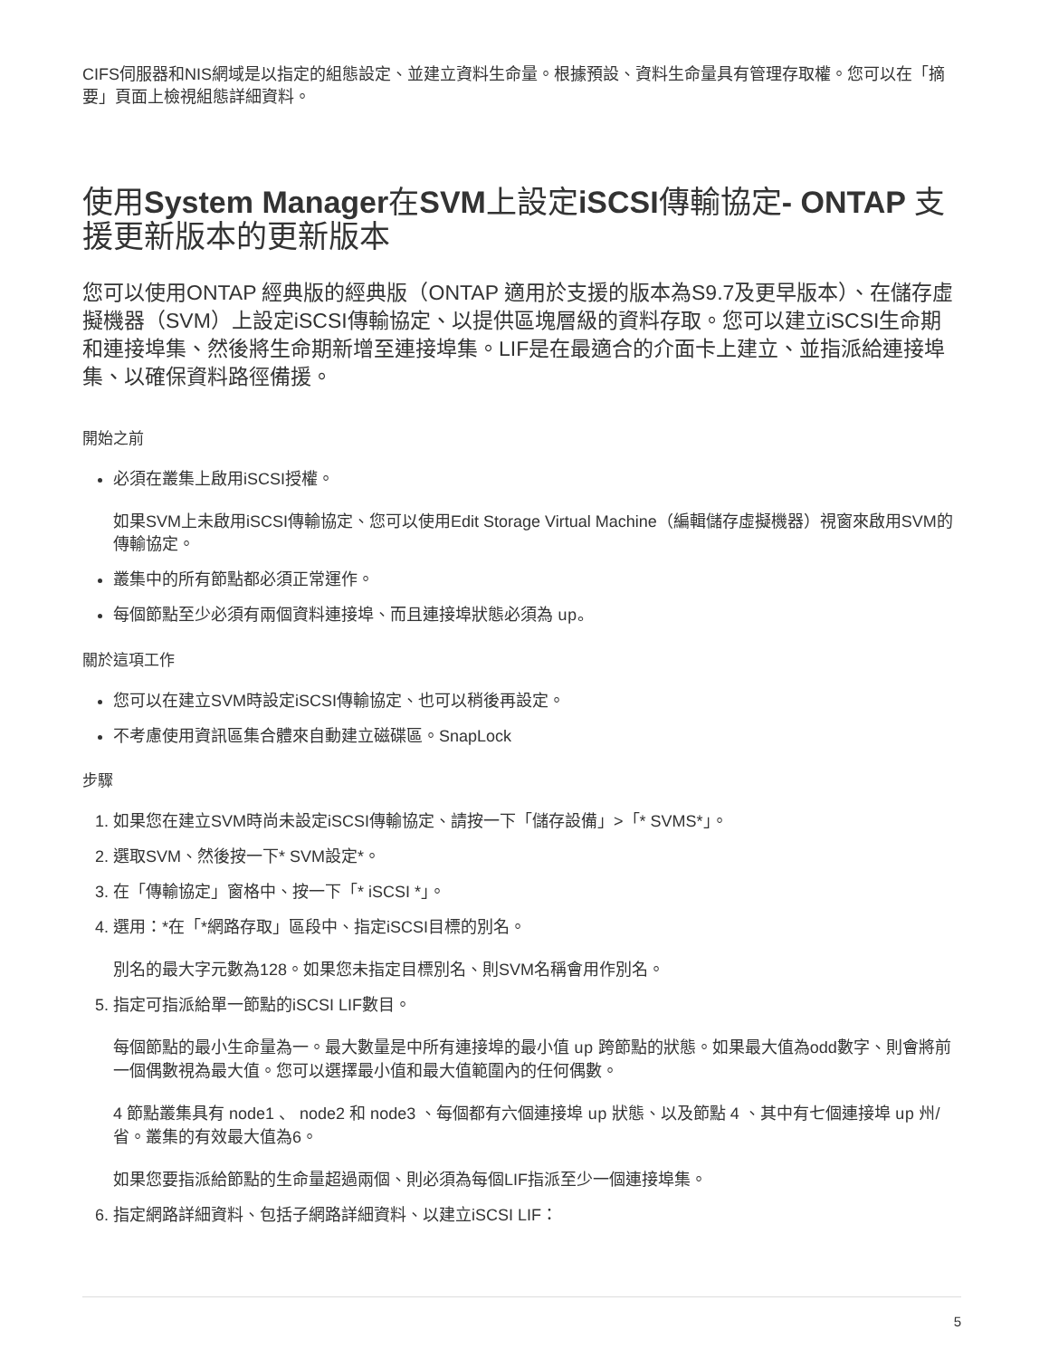CIFS伺服器和NIS網域是以指定的組態設定、並建立資料生命量。根據預設、資料生命量具有管理存取權。您可以在「摘要」頁面上檢視組態詳細資料。
使用System Manager在SVM上設定iSCSI傳輸協定- ONTAP 支援更新版本的更新版本
您可以使用ONTAP 經典版的經典版（ONTAP 適用於支援的版本為S9.7及更早版本）、在儲存虛擬機器（SVM）上設定iSCSI傳輸協定、以提供區塊層級的資料存取。您可以建立iSCSI生命期和連接埠集、然後將生命期新增至連接埠集。LIF是在最適合的介面卡上建立、並指派給連接埠集、以確保資料路徑備援。
開始之前
必須在叢集上啟用iSCSI授權。
如果SVM上未啟用iSCSI傳輸協定、您可以使用Edit Storage Virtual Machine（編輯儲存虛擬機器）視窗來啟用SVM的傳輸協定。
叢集中的所有節點都必須正常運作。
每個節點至少必須有兩個資料連接埠、而且連接埠狀態必須為 up。
關於這項工作
您可以在建立SVM時設定iSCSI傳輸協定、也可以稍後再設定。
不考慮使用資訊區集合體來自動建立磁碟區。SnapLock
步驟
1. 如果您在建立SVM時尚未設定iSCSI傳輸協定、請按一下「儲存設備」>「* SVMS*」。
2. 選取SVM、然後按一下* SVM設定*。
3. 在「傳輸協定」窗格中、按一下「* iSCSI *」。
4. 選用：*在「*網路存取」區段中、指定iSCSI目標的別名。
別名的最大字元數為128。如果您未指定目標別名、則SVM名稱會用作別名。
5. 指定可指派給單一節點的iSCSI LIF數目。
每個節點的最小生命量為一。最大數量是中所有連接埠的最小值 up 跨節點的狀態。如果最大值為odd數字、則會將前一個偶數視為最大值。您可以選擇最小值和最大值範圍內的任何偶數。
4 節點叢集具有 node1 、 node2 和 node3 、每個都有六個連接埠 up 狀態、以及節點 4 、其中有七個連接埠 up 州/省。叢集的有效最大值為6。
如果您要指派給節點的生命量超過兩個、則必須為每個LIF指派至少一個連接埠集。
6. 指定網路詳細資料、包括子網路詳細資料、以建立iSCSI LIF：
5